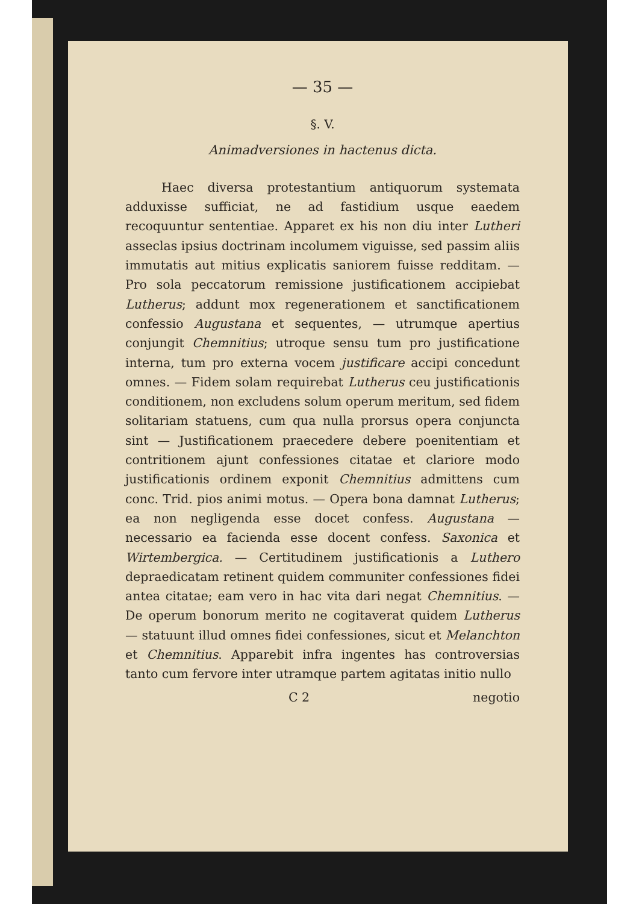— 35 —
§. V.
Animadversiones in hactenus dicta.
Haec diversa protestantium antiquorum systemata adduxisse sufficiat, ne ad fastidium usque eaedem recoquuntur sententiae. Apparet ex his non diu inter Lutheri asseclas ipsius doctrinam incolumem viguisse, sed passim aliis immutatis aut mitius explicatis saniorem fuisse redditam. — Pro sola peccatorum remissione justificationem accipiebat Lutherus; addunt mox regenerationem et sanctificationem confessio Augustana et sequentes, — utrumque apertius conjungit Chemnitius; utroque sensu tum pro justificatione interna, tum pro externa vocem justificare accipi concedunt omnes. — Fidem solam requirebat Lutherus ceu justificationis conditionem, non excludens solum operum meritum, sed fidem solitariam statuens, cum qua nulla prorsus opera conjuncta sint — Justificationem praecedere debere poenitentiam et contritionem ajunt confessiones citatae et clariore modo justificationis ordinem exponit Chemnitius admittens cum conc. Trid. pios animi motus. — Opera bona damnat Lutherus; ea non negligenda esse docet confess. Augustana — necessario ea facienda esse docent confess. Saxonica et Wirtembergica. — Certitudinem justificationis a Luthero depraedicatam retinent quidem communiter confessiones fidei antea citatae; eam vero in hac vita dari negat Chemnitius. — De operum bonorum merito ne cogitaverat quidem Lutherus — statuunt illud omnes fidei confessiones, sicut et Melanchton et Chemnitius. Apparebit infra ingentes has controversias tanto cum fervore inter utramque partem agitatas initio nullo
C 2 negotio